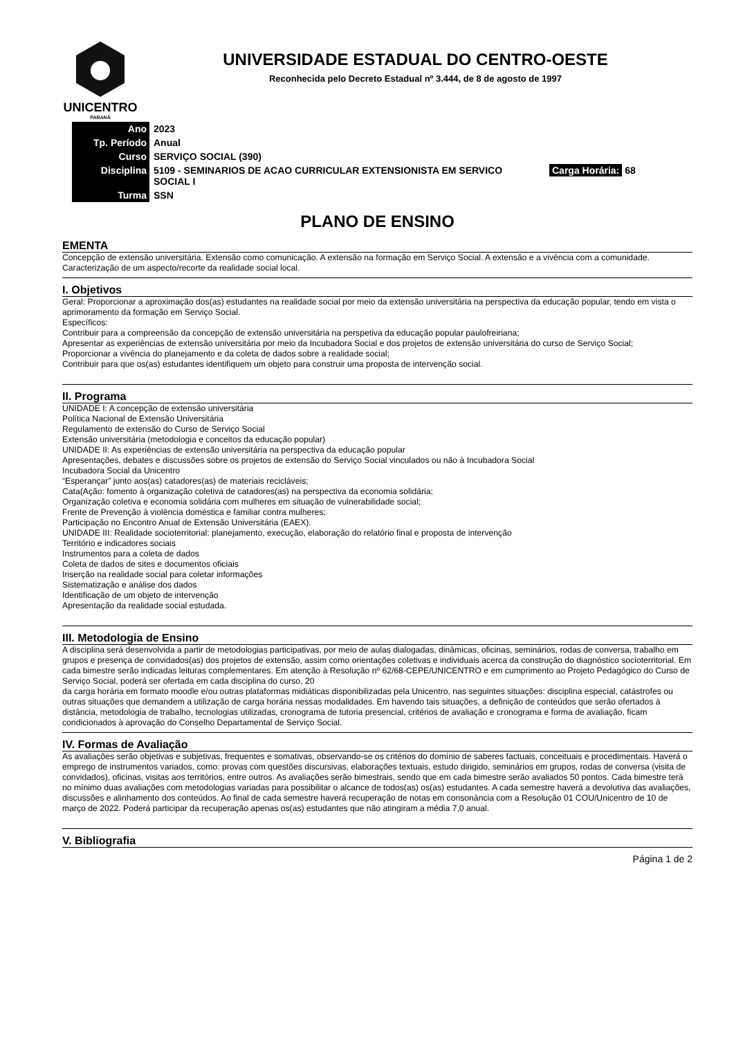UNICENTRO
PARANÁ
UNIVERSIDADE ESTADUAL DO CENTRO-OESTE
Reconhecida pelo Decreto Estadual nº 3.444, de 8 de agosto de 1997
| Ano | 2023 | |
| Tp. Período | Anual | |
| Curso | SERVIÇO SOCIAL (390) | |
| Disciplina | 5109 - SEMINARIOS DE ACAO CURRICULAR EXTENSIONISTA EM SERVICO SOCIAL I | Carga Horária: 68 |
| Turma | SSN | |
PLANO DE ENSINO
EMENTA
Concepção de extensão universitária. Extensão como comunicação. A extensão na formação em Serviço Social. A extensão e a vivência com a comunidade. Caracterização de um aspecto/recorte da realidade social local.
I. Objetivos
Geral: Proporcionar a aproximação dos(as) estudantes na realidade social por meio da extensão universitária na perspectiva da educação popular, tendo em vista o aprimoramento da formação em Serviço Social.
Específicos:
Contribuir para a compreensão da concepção de extensão universitária na perspetiva da educação popular paulofreiriana;
Apresentar as experiências de extensão universitária por meio da Incubadora Social e dos projetos de extensão universitária do curso de Serviço Social;
Proporcionar a vivência do planejamento e da coleta de dados sobre a realidade social;
Contribuir para que os(as) estudantes identifiquem um objeto para construir uma proposta de intervenção social.
II. Programa
UNIDADE I: A concepção de extensão universitária
Política Nacional de Extensão Universitária
Regulamento de extensão do Curso de Serviço Social
Extensão universitária (metodologia e conceitos da educação popular)
UNIDADE II: As experiências de extensão universitária na perspectiva da educação popular
Apresentações, debates e discussões sobre os projetos de extensão do Serviço Social vinculados ou não à Incubadora Social
Incubadora Social da Unicentro
“Esperançar” junto aos(as) catadores(as) de materiais recicláveis;
Cata(Ação: fomento à organização coletiva de catadores(as) na perspectiva da economia solidária;
Organização coletiva e economia solidária com mulheres em situação de vulnerabilidade social;
Frente de Prevenção à violência doméstica e familiar contra mulheres;
Participação no Encontro Anual de Extensão Universitária (EAEX).
UNIDADE III: Realidade socioterritorial: planejamento, execução, elaboração do relatório final e proposta de intervenção
Território e indicadores sociais
Instrumentos para a coleta de dados
Coleta de dados de sites e documentos oficiais
Inserção na realidade social para coletar informações
Sistematização e análise dos dados
Identificação de um objeto de intervenção
Apresentação da realidade social estudada.
III. Metodologia de Ensino
A disciplina será desenvolvida a partir de metodologias participativas, por meio de aulas dialogadas, dinâmicas, oficinas, seminários, rodas de conversa, trabalho em grupos e presença de convidados(as) dos projetos de extensão, assim como orientações coletivas e individuais acerca da construção do diagnóstico socioterritorial. Em cada bimestre serão indicadas leituras complementares. Em atenção à Resolução nº 62/68-CEPE/UNICENTRO e em cumprimento ao Projeto Pedagógico do Curso de Serviço Social, poderá ser ofertada em cada disciplina do curso, 20
da carga horária em formato moodle e/ou outras plataformas midiáticas disponibilizadas pela Unicentro, nas seguintes situações: disciplina especial, catástrofes ou outras situações que demandem a utilização de carga horária nessas modalidades. Em havendo tais situações, a definição de conteúdos que serão ofertados à distância, metodologia de trabalho, tecnologias utilizadas, cronograma de tutoria presencial, critérios de avaliação e cronograma e forma de avaliação, ficam condicionados à aprovação do Conselho Departamental de Serviço Social.
IV. Formas de Avaliação
As avaliações serão objetivas e subjetivas, frequentes e somativas, observando-se os critérios do domínio de saberes factuais, conceituais e procedimentais. Haverá o emprego de instrumentos variados, como: provas com questões discursivas, elaborações textuais, estudo dirigido, seminários em grupos, rodas de conversa (visita de convidados), oficinas, visitas aos territórios, entre outros. As avaliações serão bimestrais, sendo que em cada bimestre serão avaliados 50 pontos. Cada bimestre terá no mínimo duas avaliações com metodologias variadas para possibilitar o alcance de todos(as) os(as) estudantes. A cada semestre haverá a devolutiva das avaliações, discussões e alinhamento dos conteúdos. Ao final de cada semestre haverá recuperação de notas em consonância com a Resolução 01 COU/Unicentro de 10 de março de 2022. Poderá participar da recuperação apenas os(as) estudantes que não atingiram a média 7,0 anual.
V. Bibliografia
Página 1 de 2